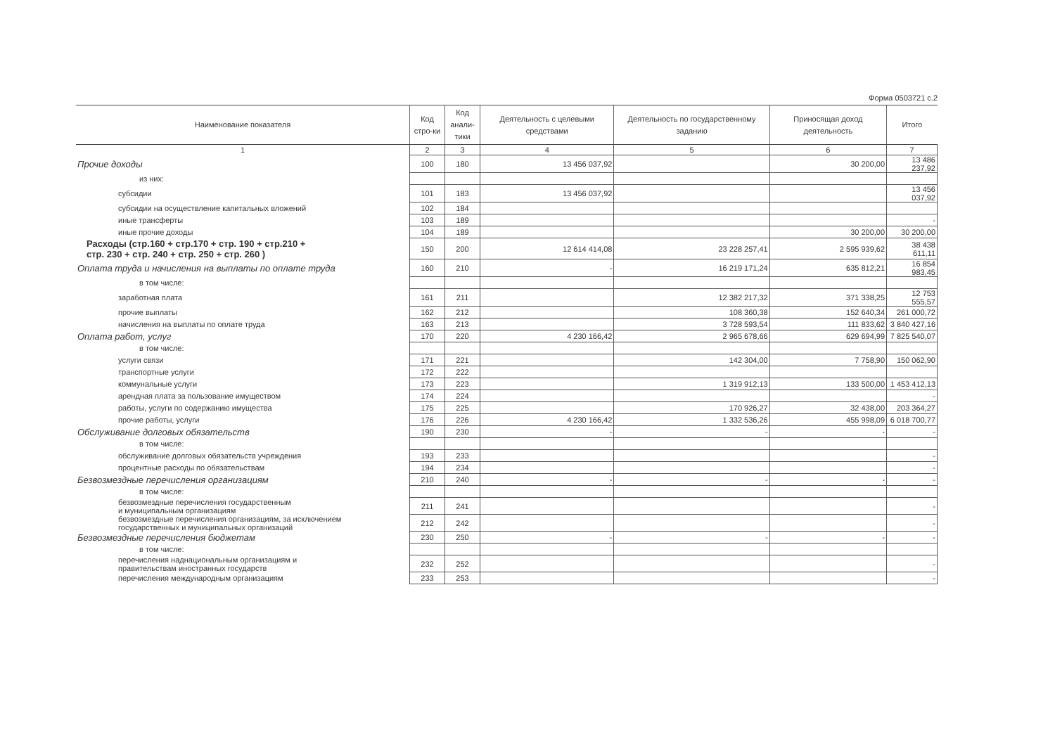Форма 0503721 с.2
| Наименование показателя | Код стро-ки | Код анали-тики | Деятельность с целевыми средствами | Деятельность по государственному заданию | Приносящая доход деятельность | Итого |
| --- | --- | --- | --- | --- | --- | --- |
| 1 | 2 | 3 | 4 | 5 | 6 | 7 |
| Прочие доходы | 100 | 180 | 13 456 037,92 | | 30 200,00 | 13 486 237,92 |
| из них: | | | | | | |
| субсидии | 101 | 183 | 13 456 037,92 | | | 13 456 037,92 |
| субсидии на осуществление капитальных вложений | 102 | 184 | | | | |
| иные трансферты | 103 | 189 | | | | - |
| иные прочие доходы | 104 | 189 | | | 30 200,00 | 30 200,00 |
| Расходы (стр.160 + стр.170 + стр. 190 + стр.210 + стр. 230 + стр. 240 + стр. 250 + стр. 260 ) | 150 | 200 | 12 614 414,08 | 23 228 257,41 | 2 595 939,62 | 38 438 611,11 |
| Оплата труда и начисления на выплаты по оплате труда | 160 | 210 | - | 16 219 171,24 | 635 812,21 | 16 854 983,45 |
| в том числе: | | | | | | |
| заработная плата | 161 | 211 | | 12 382 217,32 | 371 338,25 | 12 753 555,57 |
| прочие выплаты | 162 | 212 | | 108 360,38 | 152 640,34 | 261 000,72 |
| начисления на выплаты по оплате труда | 163 | 213 | | 3 728 593,54 | 111 833,62 | 3 840 427,16 |
| Оплата работ, услуг | 170 | 220 | 4 230 166,42 | 2 965 678,66 | 629 694,99 | 7 825 540,07 |
| в том числе: | | | | | | |
| услуги связи | 171 | 221 | | 142 304,00 | 7 758,90 | 150 062,90 |
| транспортные услуги | 172 | 222 | | | | |
| коммунальные услуги | 173 | 223 | | 1 319 912,13 | 133 500,00 | 1 453 412,13 |
| арендная плата за пользование имуществом | 174 | 224 | | | | - |
| работы, услуги по содержанию имущества | 175 | 225 | | 170 926,27 | 32 438,00 | 203 364,27 |
| прочие работы, услуги | 176 | 226 | 4 230 166,42 | 1 332 536,26 | 455 998,09 | 6 018 700,77 |
| Обслуживание долговых обязательств | 190 | 230 | - | - | - | - |
| в том числе: | | | | | | |
| обслуживание долговых обязательств учреждения | 193 | 233 | | | | - |
| процентные расходы по обязательствам | 194 | 234 | | | | - |
| Безвозмездные перечисления организациям | 210 | 240 | - | - | - | - |
| в том числе: | | | | | | |
| безвозмездные перечисления государственным и муниципальным организациям | 211 | 241 | | | | - |
| безвозмездные перечисления организациям, за исключением государственных и муниципальных организаций | 212 | 242 | | | | - |
| Безвозмездные перечисления бюджетам | 230 | 250 | - | - | - | - |
| в том числе: | | | | | | |
| перечисления наднациональным организациям и правительствам иностранных государств | 232 | 252 | | | | - |
| перечисления международным организациям | 233 | 253 | | | | - |